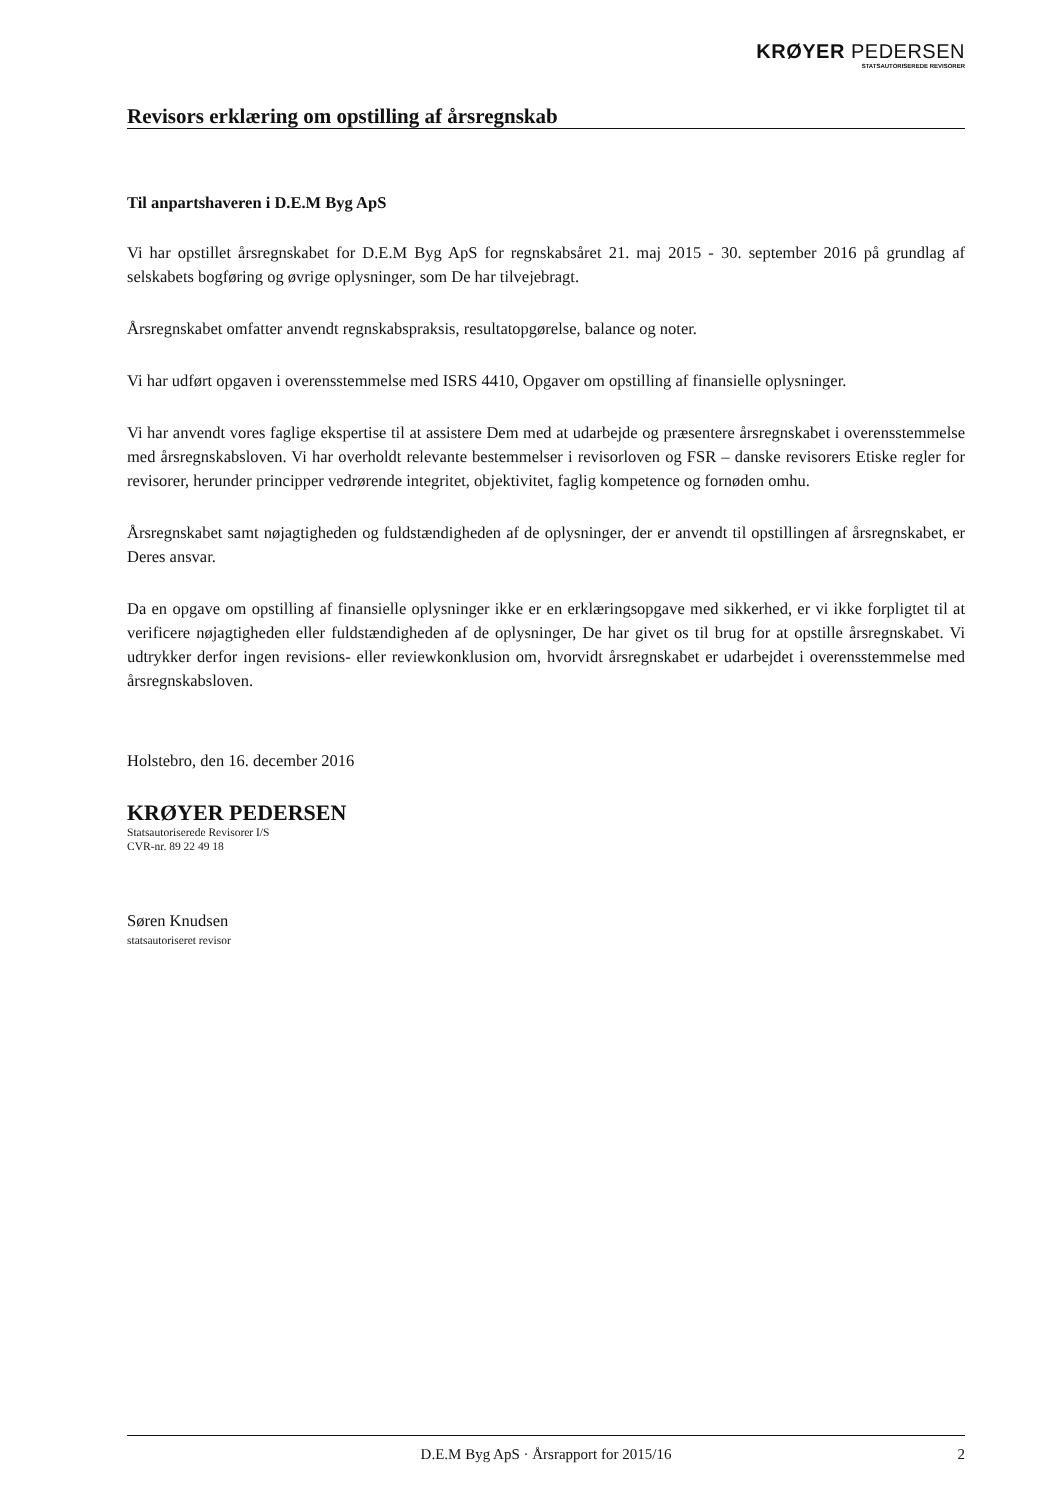KRØYER PEDERSEN
STATSAUTORISEREDE REVISORER
Revisors erklæring om opstilling af årsregnskab
Til anpartshaveren i D.E.M Byg ApS
Vi har opstillet årsregnskabet for D.E.M Byg ApS for regnskabsåret 21. maj 2015 - 30. september 2016 på grundlag af selskabets bogføring og øvrige oplysninger, som De har tilvejebragt.
Årsregnskabet omfatter anvendt regnskabspraksis, resultatopgørelse, balance og noter.
Vi har udført opgaven i overensstemmelse med ISRS 4410, Opgaver om opstilling af finansielle oplysninger.
Vi har anvendt vores faglige ekspertise til at assistere Dem med at udarbejde og præsentere årsregnskabet i overensstemmelse med årsregnskabsloven. Vi har overholdt relevante bestemmelser i revisorloven og FSR – danske revisorers Etiske regler for revisorer, herunder principper vedrørende integritet, objektivitet, faglig kompetence og fornøden omhu.
Årsregnskabet samt nøjagtigheden og fuldstændigheden af de oplysninger, der er anvendt til opstillingen af årsregnskabet, er Deres ansvar.
Da en opgave om opstilling af finansielle oplysninger ikke er en erklæringsopgave med sikkerhed, er vi ikke forpligtet til at verificere nøjagtigheden eller fuldstændigheden af de oplysninger, De har givet os til brug for at opstille årsregnskabet. Vi udtrykker derfor ingen revisions- eller reviewkonklusion om, hvorvidt årsregnskabet er udarbejdet i overensstemmelse med årsregnskabsloven.
Holstebro, den 16. december 2016
KRØYER PEDERSEN
Statsautoriserede Revisorer I/S
CVR-nr. 89 22 49 18
Søren Knudsen
statsautoriseret revisor
D.E.M Byg ApS · Årsrapport for 2015/16 2